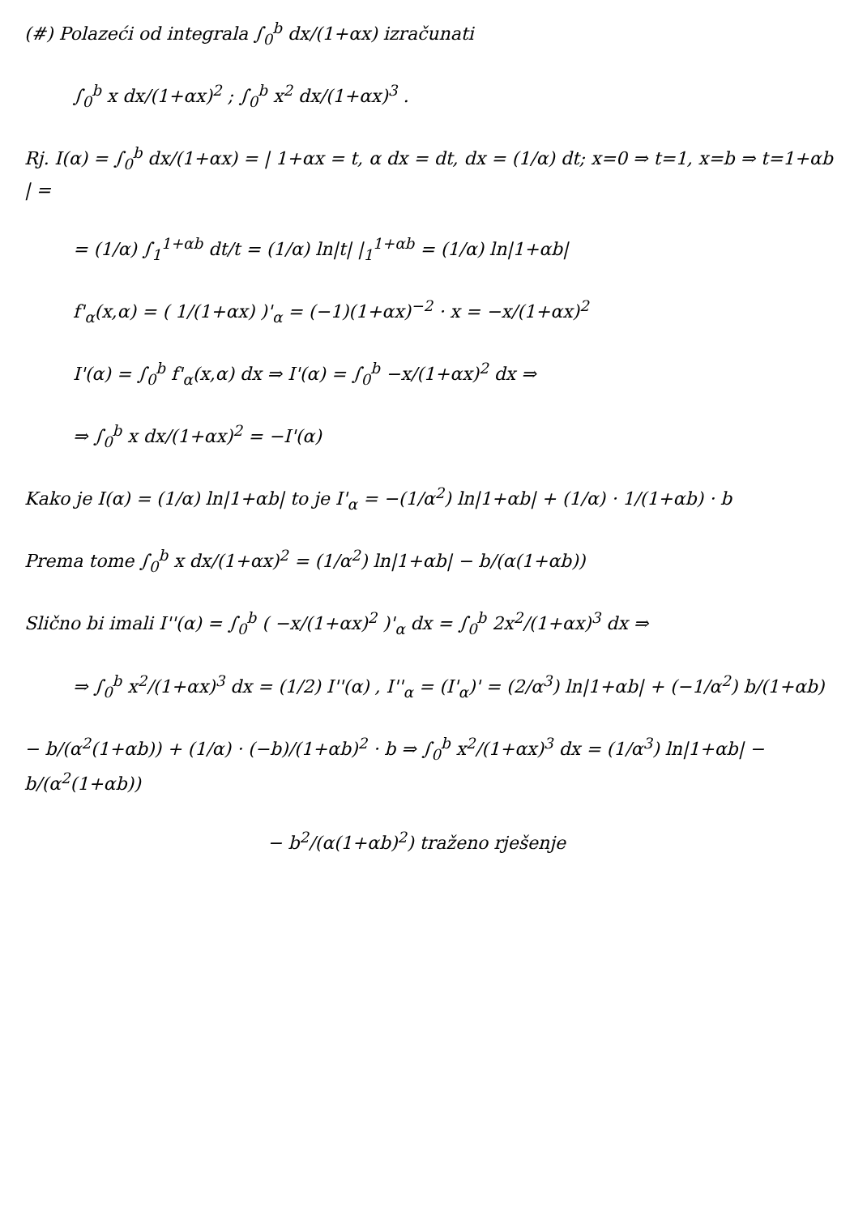(#) Polazeći od integrala ∫<sub>0</sub><sup>b</sup> dx/(1+αx) izračunati
∫<sub>0</sub><sup>b</sup> x dx/(1+αx)<sup>2</sup> ; ∫<sub>0</sub><sup>b</sup> x<sup>2</sup> dx/(1+αx)<sup>3</sup> .
Rj. I(α) = ∫<sub>0</sub><sup>b</sup> dx/(1+αx) = | 1+αx = t, α dx = dt, dx = (1/α) dt; x=0 ⇒ t=1, x=b ⇒ t=1+αb | =
= (1/α) ∫<sub>1</sub><sup>1+αb</sup> dt/t = (1/α) ln|t| |<sub>1</sub><sup>1+αb</sup> = (1/α) ln|1+αb|
f'<sub>α</sub>(x,α) = ( 1/(1+αx) )'<sub>α</sub> = (−1)(1+αx)<sup>−2</sup> · x = −x/(1+αx)<sup>2</sup>
I'(α) = ∫<sub>0</sub><sup>b</sup> f'<sub>α</sub>(x,α) dx ⇒ I'(α) = ∫<sub>0</sub><sup>b</sup> −x/(1+αx)<sup>2</sup> dx ⇒
⇒ ∫<sub>0</sub><sup>b</sup> x dx/(1+αx)<sup>2</sup> = −I'(α)
Kako je I(α) = (1/α) ln|1+αb| to je I'<sub>α</sub> = −(1/α<sup>2</sup>) ln|1+αb| + (1/α) · 1/(1+αb) · b
Prema tome ∫<sub>0</sub><sup>b</sup> x dx/(1+αx)<sup>2</sup> = (1/α<sup>2</sup>) ln|1+αb| − b/(α(1+αb))
Slično bi imali I''(α) = ∫<sub>0</sub><sup>b</sup> ( −x/(1+αx)<sup>2</sup> )'<sub>α</sub> dx = ∫<sub>0</sub><sup>b</sup> 2x<sup>2</sup>/(1+αx)<sup>3</sup> dx ⇒
⇒ ∫<sub>0</sub><sup>b</sup> x<sup>2</sup>/(1+αx)<sup>3</sup> dx = (1/2) I''(α) , I''<sub>α</sub> = (I'<sub>α</sub>)' = (2/α<sup>3</sup>) ln|1+αb| + (−1/α<sup>2</sup>) b/(1+αb)
− b/(α<sup>2</sup>(1+αb)) + (1/α) · (−b)/(1+αb)<sup>2</sup> · b ⇒ ∫<sub>0</sub><sup>b</sup> x<sup>2</sup>/(1+αx)<sup>3</sup> dx = (1/α<sup>3</sup>) ln|1+αb| − b/(α<sup>2</sup>(1+αb))
− b<sup>2</sup>/(α(1+αb)<sup>2</sup>) traženo rješenje